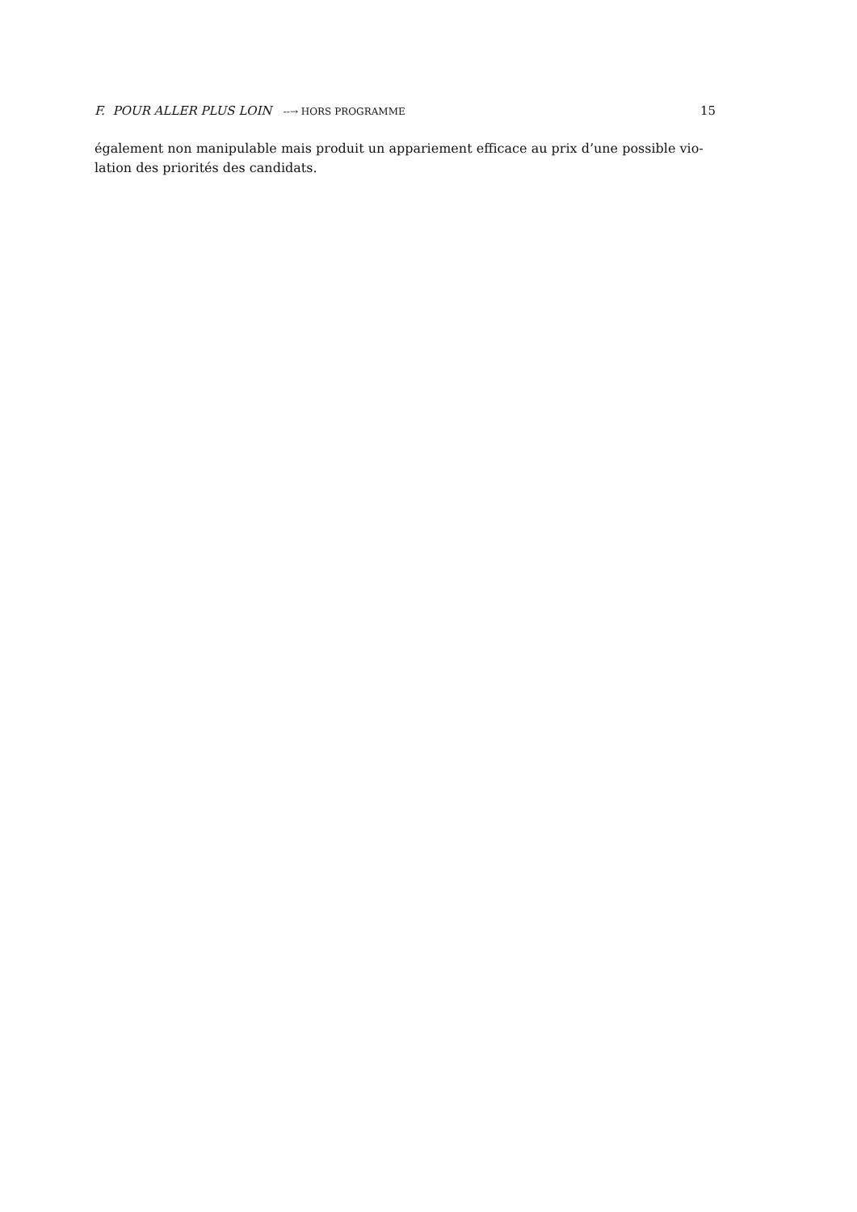F. POUR ALLER PLUS LOIN --→ HORS PROGRAMME 15
également non manipulable mais produit un appariement efficace au prix d’une possible vio-
lation des priorités des candidats.